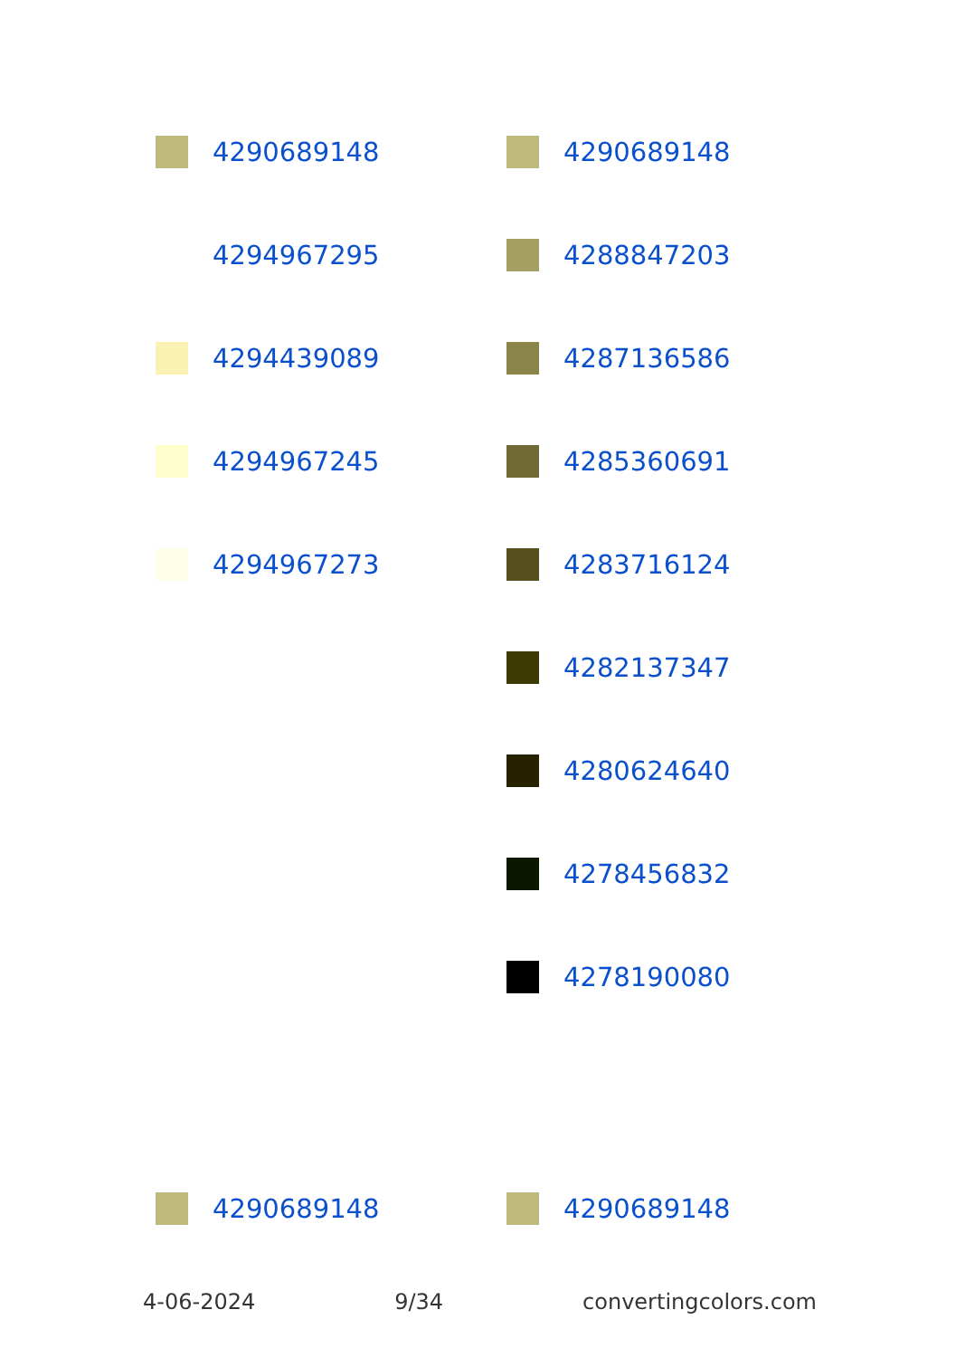4290689148
4294967295
4294439089
4294967245
4294967273
4290689148
4288847203
4287136586
4285360691
4283716124
4282137347
4280624640
4278456832
4278190080
4290689148 4290689148
4-06-2024 9/34 convertingcolors.com